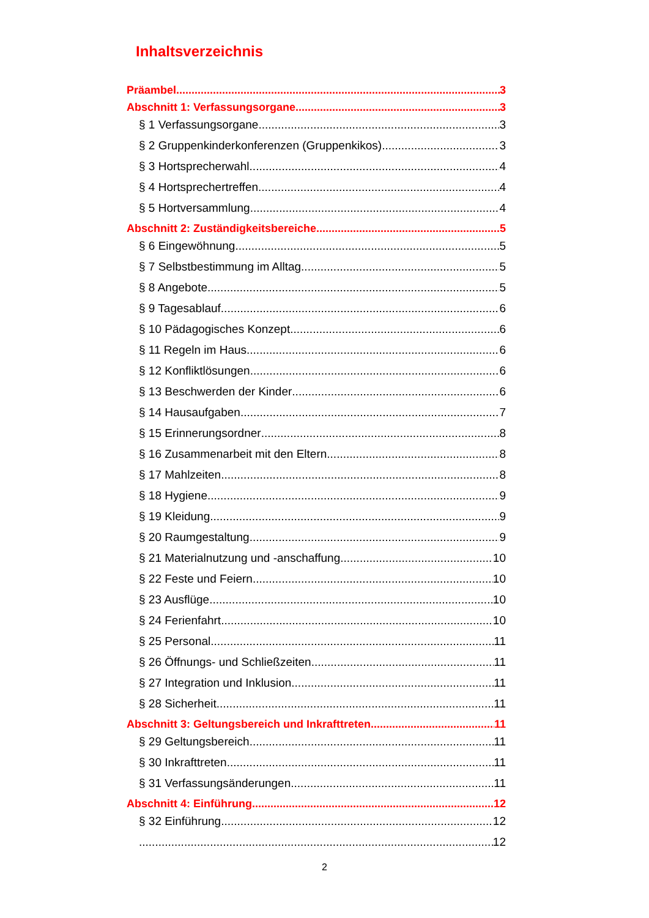Inhaltsverzeichnis
Präambel 3
Abschnitt 1: Verfassungsorgane 3
§ 1 Verfassungsorgane 3
§ 2 Gruppenkinderkonferenzen (Gruppenkikos) 3
§ 3 Hortsprecherwahl 4
§ 4 Hortsprechertreffen 4
§ 5 Hortversammlung 4
Abschnitt 2: Zuständigkeitsbereiche 5
§ 6 Eingewöhnung 5
§ 7 Selbstbestimmung im Alltag 5
§ 8 Angebote 5
§ 9 Tagesablauf 6
§ 10 Pädagogisches Konzept 6
§ 11 Regeln im Haus 6
§ 12 Konfliktlösungen 6
§ 13 Beschwerden der Kinder 6
§ 14 Hausaufgaben 7
§ 15 Erinnerungsordner 8
§ 16 Zusammenarbeit mit den Eltern 8
§ 17 Mahlzeiten 8
§ 18 Hygiene 9
§ 19 Kleidung 9
§ 20 Raumgestaltung 9
§ 21 Materialnutzung und -anschaffung 10
§ 22 Feste und Feiern 10
§ 23 Ausflüge 10
§ 24 Ferienfahrt 10
§ 25 Personal 11
§ 26 Öffnungs- und Schließzeiten 11
§ 27 Integration und Inklusion 11
§ 28 Sicherheit 11
Abschnitt 3: Geltungsbereich und Inkrafttreten 11
§ 29 Geltungsbereich 11
§ 30 Inkrafttreten 11
§ 31 Verfassungsänderungen 11
Abschnitt 4: Einführung 12
§ 32 Einführung 12
12
2